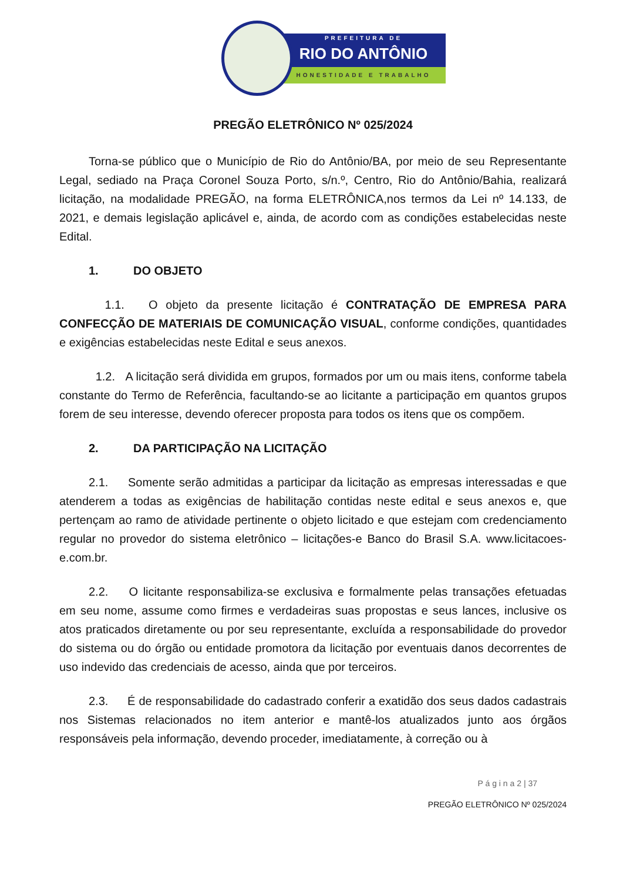PREFEITURA DE
RIO DO ANTÔNIO
HONESTIDADE E TRABALHO
PREGÃO ELETRÔNICO Nº 025/2024
Torna-se público que o Município de Rio do Antônio/BA, por meio de seu Representante Legal, sediado na Praça Coronel Souza Porto, s/n.º, Centro, Rio do Antônio/Bahia, realizará licitação, na modalidade PREGÃO, na forma ELETRÔNICA,nos termos da Lei nº 14.133, de 2021, e demais legislação aplicável e, ainda, de acordo com as condições estabelecidas neste Edital.
1. DO OBJETO
1.1. O objeto da presente licitação é CONTRATAÇÃO DE EMPRESA PARA CONFECÇÃO DE MATERIAIS DE COMUNICAÇÃO VISUAL, conforme condições, quantidades e exigências estabelecidas neste Edital e seus anexos.
1.2. A licitação será dividida em grupos, formados por um ou mais itens, conforme tabela constante do Termo de Referência, facultando-se ao licitante a participação em quantos grupos forem de seu interesse, devendo oferecer proposta para todos os itens que os compõem.
2. DA PARTICIPAÇÃO NA LICITAÇÃO
2.1. Somente serão admitidas a participar da licitação as empresas interessadas e que atenderem a todas as exigências de habilitação contidas neste edital e seus anexos e, que pertençam ao ramo de atividade pertinente o objeto licitado e que estejam com credenciamento regular no provedor do sistema eletrônico – licitações-e Banco do Brasil S.A. www.licitacoes-e.com.br.
2.2. O licitante responsabiliza-se exclusiva e formalmente pelas transações efetuadas em seu nome, assume como firmes e verdadeiras suas propostas e seus lances, inclusive os atos praticados diretamente ou por seu representante, excluída a responsabilidade do provedor do sistema ou do órgão ou entidade promotora da licitação por eventuais danos decorrentes de uso indevido das credenciais de acesso, ainda que por terceiros.
2.3. É de responsabilidade do cadastrado conferir a exatidão dos seus dados cadastrais nos Sistemas relacionados no item anterior e mantê-los atualizados junto aos órgãos responsáveis pela informação, devendo proceder, imediatamente, à correção ou à
P á g i n a 2 | 37
PREGÃO ELETRÔNICO Nº 025/2024